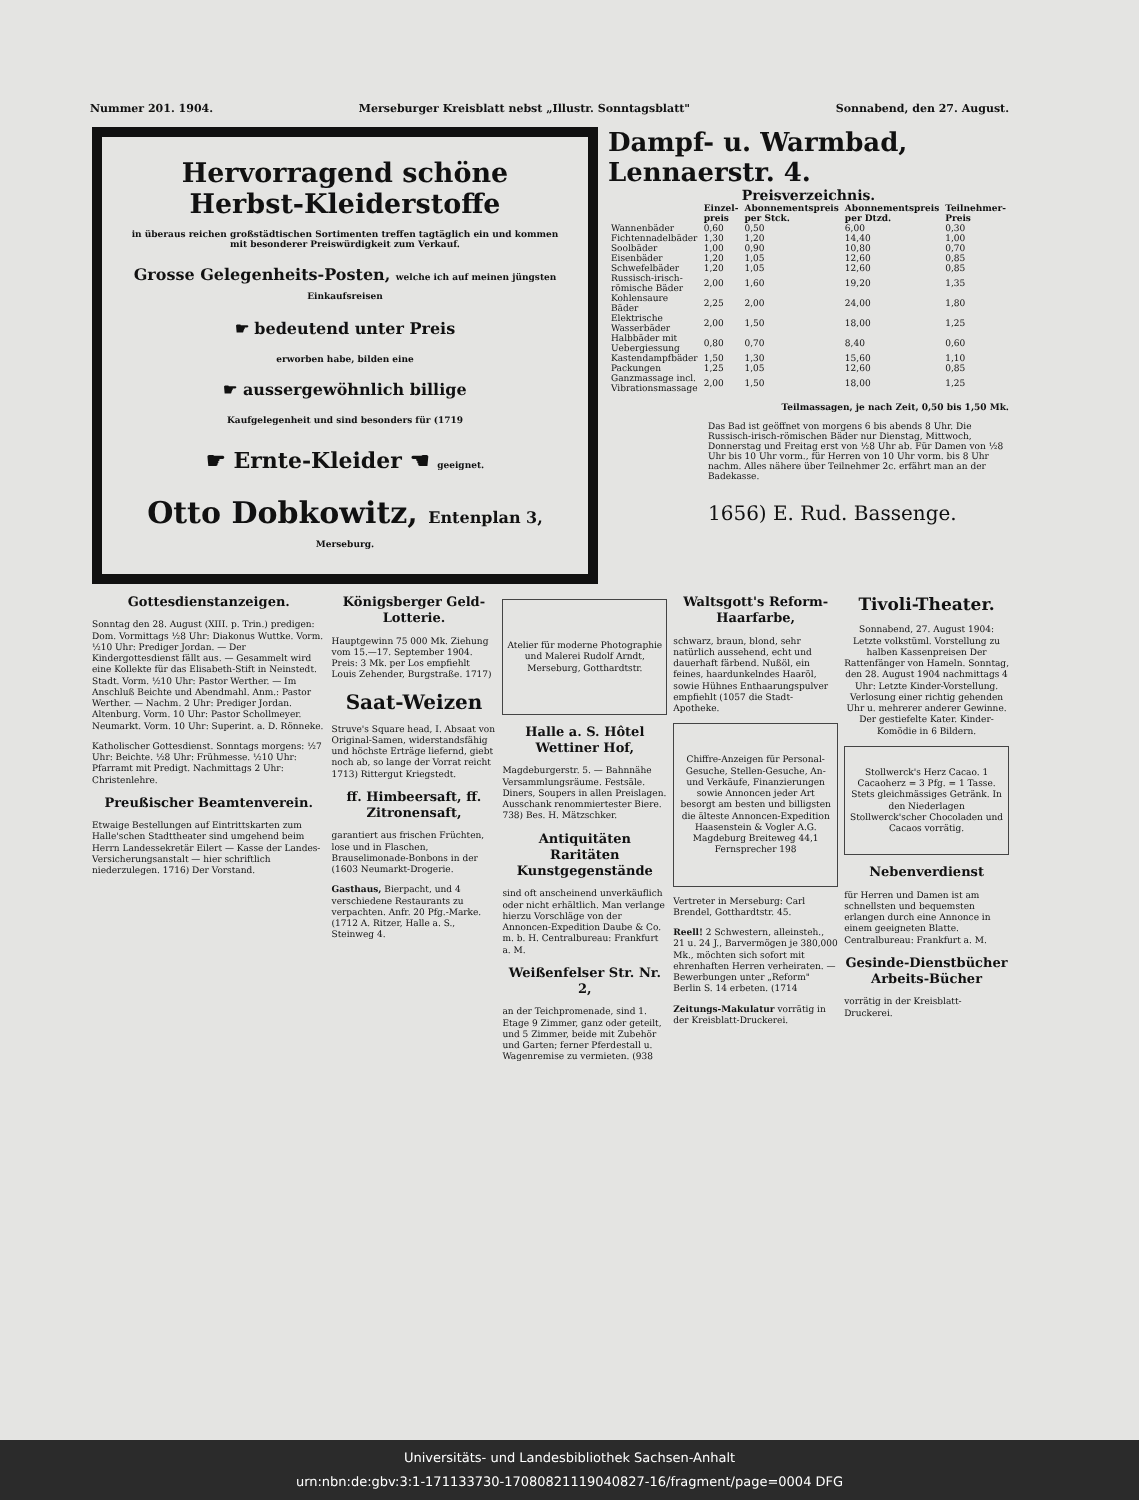Nummer 201. 1904. Merseburger Kreisblatt nebst „Illustr. Sonntagsblatt" Sonnabend, den 27. August.
Hervorragend schöne Herbst-Kleiderstoffe
in überaus reichen großstädtischen Sortimenten treffen tagtäglich ein und kommen mit besonderer Preiswürdigkeit zum Verkauf.
Grosse Gelegenheits-Posten, welche ich auf meinen jüngsten Einkaufsreisen
☛ bedeutend unter Preis
erworben habe, bilden eine
☛ aussergewöhnlich billige
Kaufgelegenheit und sind besonders für (1719
☛ Ernte-Kleider ☚ geeignet.
Otto Dobkowitz, Entenplan 3,
Merseburg.
Dampf- u. Warmbad, Lennaerstr. 4.
Preisverzeichnis.
| | Einzel-preis | Abonnementspreis per Stck. | Abonnementspreis per Dtzd. | Teilnehmer-Preis |
| --- | --- | --- | --- | --- |
| Wannenbäder | 0,60 | 0,50 | 6,00 | 0,30 |
| Fichtennadelbäder | 1,30 | 1,20 | 14,40 | 1,00 |
| Soolbäder | 1,00 | 0,90 | 10,80 | 0,70 |
| Eisenbäder | 1,20 | 1,05 | 12,60 | 0,85 |
| Schwefelbäder | 1,20 | 1,05 | 12,60 | 0,85 |
| Russisch-irisch-römische Bäder | 2,00 | 1,60 | 19,20 | 1,35 |
| Kohlensaure Bäder | 2,25 | 2,00 | 24,00 | 1,80 |
| Elektrische Wasserbäder | 2,00 | 1,50 | 18,00 | 1,25 |
| Halbbäder mit Uebergiessung | 0,80 | 0,70 | 8,40 | 0,60 |
| Kastendampfbäder | 1,50 | 1,30 | 15,60 | 1,10 |
| Packungen | 1,25 | 1,05 | 12,60 | 0,85 |
| Ganzmassage incl. Vibrationsmassage | 2,00 | 1,50 | 18,00 | 1,25 |
Teilmassagen, je nach Zeit, 0,50 bis 1,50 Mk.
Das Bad ist geöffnet von morgens 6 bis abends 8 Uhr. Die Russisch-irisch-römischen Bäder nur Dienstag, Mittwoch, Donnerstag und Freitag erst von ½8 Uhr ab. Für Damen von ½8 Uhr bis 10 Uhr vorm., für Herren von 10 Uhr vorm. bis 8 Uhr nachm. Alles nähere über Teilnehmer 2c. erfährt man an der Badekasse.
1656) E. Rud. Bassenge.
Gottesdienstanzeigen.
Sonntag den 28. August (XIII. p. Trin.) predigen: Dom. Vormittags ½8 Uhr: Diakonus Wuttke. Vorm. ½10 Uhr: Prediger Jordan. — Der Kindergottesdienst fällt aus. — Gesammelt wird eine Kollekte für das Elisabeth-Stift in Neinstedt. Stadt. Vorm. ½10 Uhr: Pastor Werther. — Im Anschluß Beichte und Abendmahl. Anm.: Pastor Werther. — Nachm. 2 Uhr: Prediger Jordan. Altenburg. Vorm. 10 Uhr: Pastor Schollmeyer. Neumarkt. Vorm. 10 Uhr: Superint. a. D. Rönneke.
Katholischer Gottesdienst. Sonntags morgens: ½7 Uhr: Beichte. ½8 Uhr: Frühmesse. ½10 Uhr: Pfarramt mit Predigt. Nachmittags 2 Uhr: Christenlehre.
Preußischer Beamtenverein.
Etwaige Bestellungen auf Eintrittskarten zum Halle'schen Stadttheater sind umgehend beim Herrn Landessekretär Eilert — Kasse der Landes-Versicherungsanstalt — hier schriftlich niederzulegen. 1716) Der Vorstand.
Königsberger Geld-Lotterie.
Hauptgewinn 75 000 Mk. Ziehung vom 15.—17. September 1904. Preis: 3 Mk. per Los empfiehlt Louis Zehender, Burgstraße. 1717)
Saat-Weizen
Struve's Square head, I. Absaat von Original-Samen, widerstandsfähig und höchste Erträge liefernd, giebt noch ab, so lange der Vorrat reicht 1713) Rittergut Kriegstedt.
ff. Himbeersaft, ff. Zitronensaft,
garantiert aus frischen Früchten, lose und in Flaschen, Brauselimonade-Bonbons in der (1603 Neumarkt-Drogerie.
Gasthaus, Bierpacht, und 4 verschiedene Restaurants zu verpachten. Anfr. 20 Pfg.-Marke. (1712 A. Ritzer, Halle a. S., Steinweg 4.
Atelier für moderne Photographie und Malerei Rudolf Arndt, Merseburg, Gotthardtstr.
Halle a. S. Hôtel Wettiner Hof,
Magdeburgerstr. 5. — Bahnnähe Versammlungsräume. Festsäle. Diners, Soupers in allen Preislagen. Ausschank renommiertester Biere. 738) Bes. H. Mätzschker.
Antiquitäten Raritäten Kunstgegenstände
sind oft anscheinend unverkäuflich oder nicht erhältlich. Man verlange hierzu Vorschläge von der Annoncen-Expedition Daube & Co. m. b. H. Centralbureau: Frankfurt a. M.
Weißenfelser Str. Nr. 2,
an der Teichpromenade, sind 1. Etage 9 Zimmer, ganz oder geteilt, und 5 Zimmer, beide mit Zubehör und Garten; ferner Pferdestall u. Wagenremise zu vermieten. (938
Waltsgott's Reform-Haarfarbe,
schwarz, braun, blond, sehr natürlich aussehend, echt und dauerhaft färbend. Nußöl, ein feines, haardunkelndes Haaröl, sowie Hühnes Enthaarungspulver empfiehlt (1057 die Stadt-Apotheke.
Chiffre-Anzeigen für Personal-Gesuche, Stellen-Gesuche, An- und Verkäufe, Finanzierungen sowie Annoncen jeder Art besorgt am besten und billigsten die älteste Annoncen-Expedition Haasenstein & Vogler A.G. Magdeburg Breiteweg 44,1 Fernsprecher 198
Vertreter in Merseburg: Carl Brendel, Gotthardtstr. 45.
Reell! 2 Schwestern, alleinsteh., 21 u. 24 J., Barvermögen je 380,000 Mk., möchten sich sofort mit ehrenhaften Herren verheiraten. — Bewerbungen unter „Reform" Berlin S. 14 erbeten. (1714
Zeitungs-Makulatur vorrätig in der Kreisblatt-Druckerei.
Tivoli-Theater.
Sonnabend, 27. August 1904: Letzte volkstüml. Vorstellung zu halben Kassenpreisen Der Rattenfänger von Hameln. Sonntag, den 28. August 1904 nachmittags 4 Uhr: Letzte Kinder-Vorstellung. Verlosung einer richtig gehenden Uhr u. mehrerer anderer Gewinne. Der gestiefelte Kater. Kinder-Komödie in 6 Bildern.
Stollwerck's Herz Cacao. 1 Cacaoherz = 3 Pfg. = 1 Tasse. Stets gleichmässiges Getränk. In den Niederlagen Stollwerck'scher Chocoladen und Cacaos vorrätig.
Nebenverdienst
für Herren und Damen ist am schnellsten und bequemsten erlangen durch eine Annonce in einem geeigneten Blatte. Centralbureau: Frankfurt a. M.
Gesinde-Dienstbücher Arbeits-Bücher
vorrätig in der Kreisblatt-Druckerei.
Universitäts- und Landesbibliothek Sachsen-Anhalt
urn:nbn:de:gbv:3:1-171133730-17080821119040827-16/fragment/page=0004 DFG